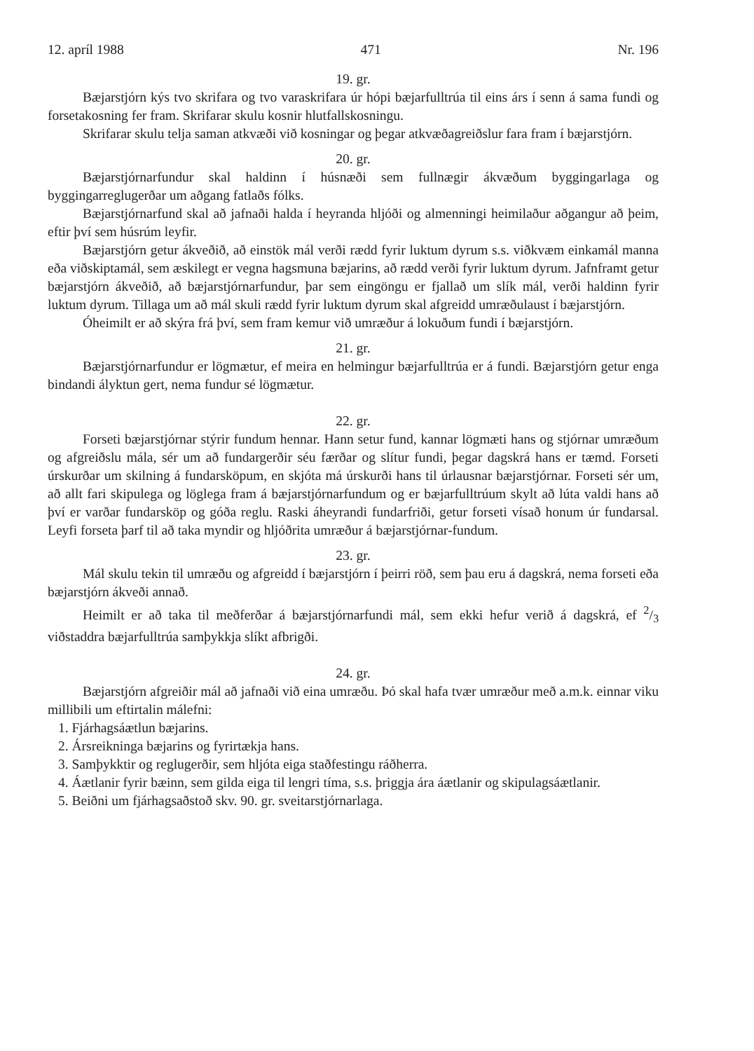12. apríl 1988 471 Nr. 196
19. gr.
Bæjarstjórn kýs tvo skrifara og tvo varaskrifara úr hópi bæjarfulltrúa til eins árs í senn á sama fundi og forsetakosning fer fram. Skrifarar skulu kosnir hlutfallskosningu.
Skrifarar skulu telja saman atkvæði við kosningar og þegar atkvæðagreiðslur fara fram í bæjarstjórn.
20. gr.
Bæjarstjórnarfundur skal haldinn í húsnæði sem fullnægir ákvæðum byggingarlaga og byggingarreglugerðar um aðgang fatlaðs fólks.
Bæjarstjórnarfund skal að jafnaði halda í heyranda hljóði og almenningi heimilaður aðgangur að þeim, eftir því sem húsrúm leyfir.
Bæjarstjórn getur ákveðið, að einstök mál verði rædd fyrir luktum dyrum s.s. viðkvæm einkamál manna eða viðskiptamál, sem æskilegt er vegna hagsmuna bæjarins, að rædd verði fyrir luktum dyrum. Jafnframt getur bæjarstjórn ákveðið, að bæjarstjórnarfundur, þar sem eingöngu er fjallað um slík mál, verði haldinn fyrir luktum dyrum. Tillaga um að mál skuli rædd fyrir luktum dyrum skal afgreidd umræðulaust í bæjarstjórn.
Óheimilt er að skýra frá því, sem fram kemur við umræður á lokuðum fundi í bæjarstjórn.
21. gr.
Bæjarstjórnarfundur er lögmætur, ef meira en helmingur bæjarfulltrúa er á fundi. Bæjarstjórn getur enga bindandi ályktun gert, nema fundur sé lögmætur.
22. gr.
Forseti bæjarstjórnar stýrir fundum hennar. Hann setur fund, kannar lögmæti hans og stjórnar umræðum og afgreiðslu mála, sér um að fundargerðir séu færðar og slítur fundi, þegar dagskrá hans er tæmd. Forseti úrskurðar um skilning á fundarsköpum, en skjóta má úrskurði hans til úrlausnar bæjarstjórnar. Forseti sér um, að allt fari skipulega og löglega fram á bæjarstjórnarfundum og er bæjarfulltrúum skylt að lúta valdi hans að því er varðar fundarsköp og góða reglu. Raski áheyrandi fundarfriði, getur forseti vísað honum úr fundarsal. Leyfi forseta þarf til að taka myndir og hljóðrita umræður á bæjarstjórnar-fundum.
23. gr.
Mál skulu tekin til umræðu og afgreidd í bæjarstjórn í þeirri röð, sem þau eru á dagskrá, nema forseti eða bæjarstjórn ákveði annað.
Heimilt er að taka til meðferðar á bæjarstjórnarfundi mál, sem ekki hefur verið á dagskrá, ef 2/3 viðstaddra bæjarfulltrúa samþykkja slíkt afbrigði.
24. gr.
Bæjarstjórn afgreiðir mál að jafnaði við eina umræðu. Þó skal hafa tvær umræður með a.m.k. einnar viku millibili um eftirtalin málefni:
1. Fjárhagsáætlun bæjarins.
2. Ársreikninga bæjarins og fyrirtækja hans.
3. Samþykktir og reglugerðir, sem hljóta eiga staðfestingu ráðherra.
4. Áætlanir fyrir bæinn, sem gilda eiga til lengri tíma, s.s. þriggja ára áætlanir og skipulagsáætlanir.
5. Beiðni um fjárhagsaðstoð skv. 90. gr. sveitarstjórnarlaga.